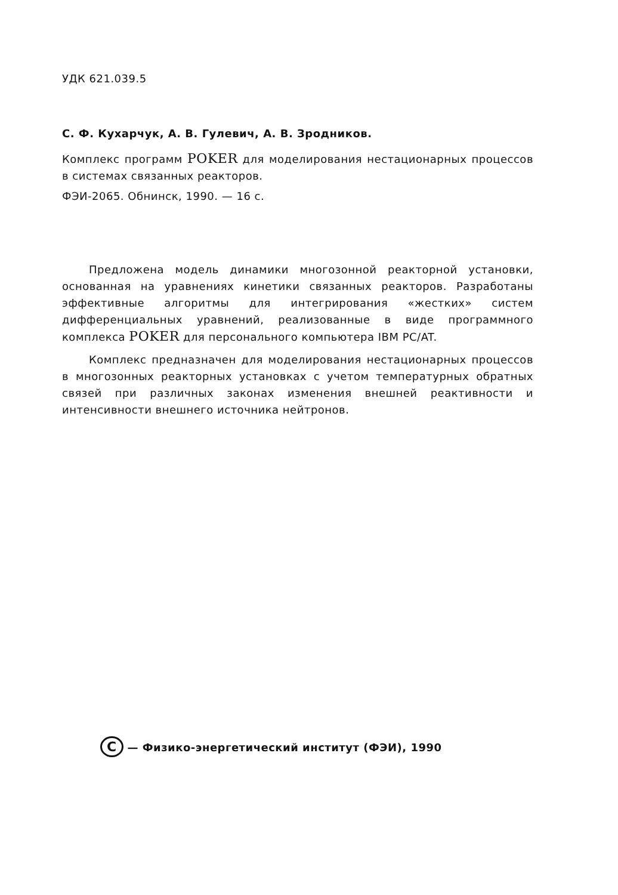УДК 621.039.5
С. Ф. Кухарчук, А. В. Гулевич, А. В. Зродников.
Комплекс программ POKER для моделирования нестационарных процессов в системах связанных реакторов.
ФЭИ-2065. Обнинск, 1990. — 16 с.
Предложена модель динамики многозонной реакторной установки, основанная на уравнениях кинетики связанных реакторов. Разработаны эффективные алгоритмы для интегрирования «жестких» систем дифференциальных уравнений, реализованные в виде программного комплекса POKER для персонального компьютера IBM PC/AT.
Комплекс предназначен для моделирования нестационарных процессов в многозонных реакторных установках с учетом температурных обратных связей при различных законах изменения внешней реактивности и интенсивности внешнего источника нейтронов.
C — Физико-энергетический институт (ФЭИ), 1990